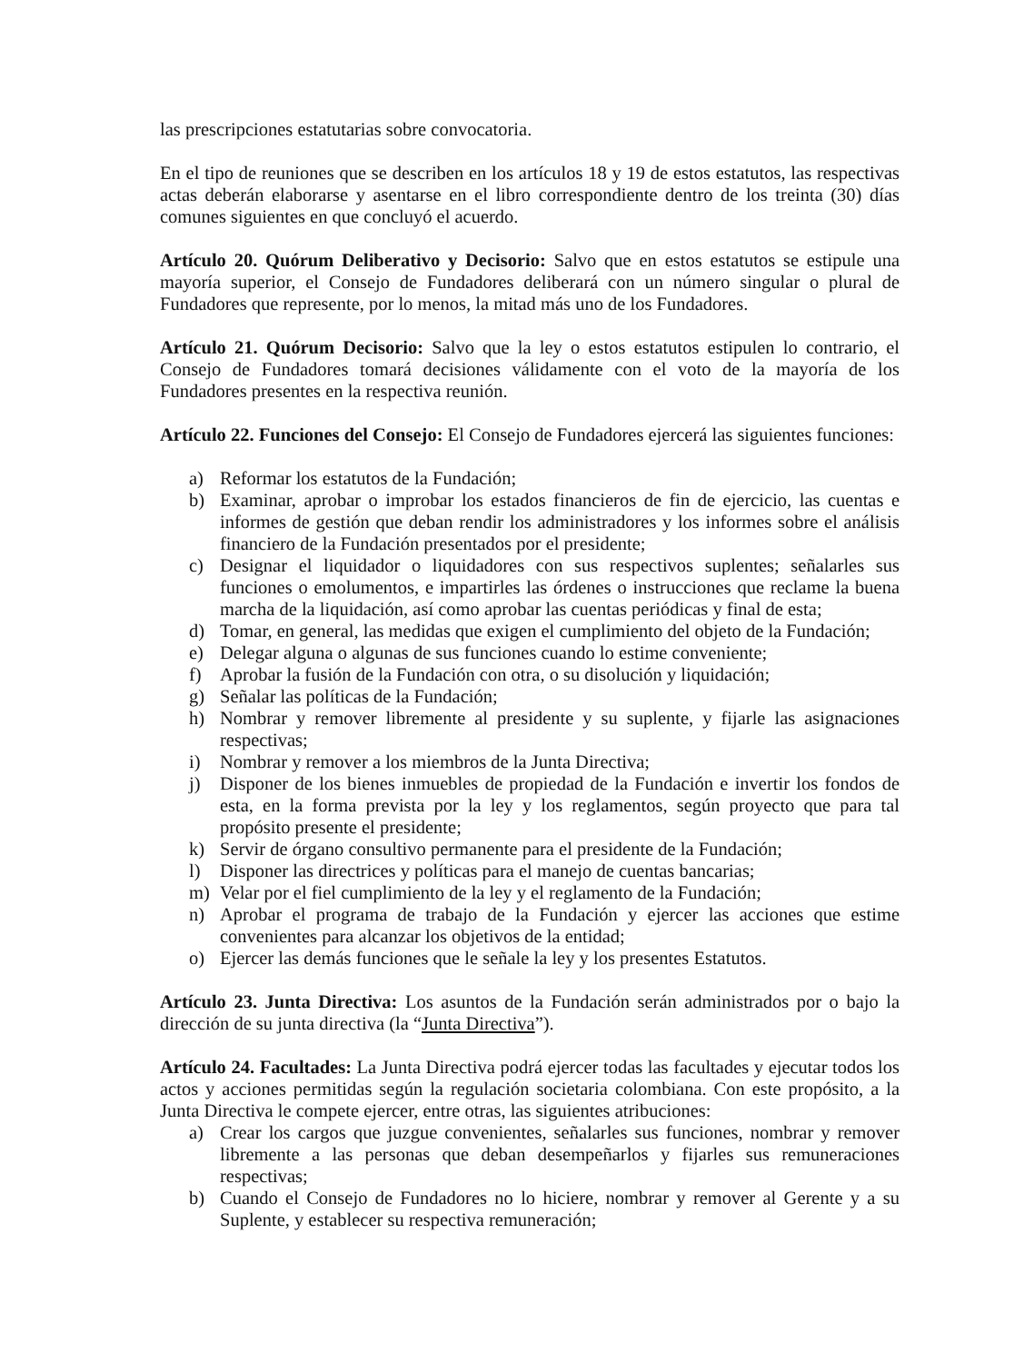las prescripciones estatutarias sobre convocatoria.
En el tipo de reuniones que se describen en los artículos 18 y 19 de estos estatutos, las respectivas actas deberán elaborarse y asentarse en el libro correspondiente dentro de los treinta (30) días comunes siguientes en que concluyó el acuerdo.
Artículo 20. Quórum Deliberativo y Decisorio: Salvo que en estos estatutos se estipule una mayoría superior, el Consejo de Fundadores deliberará con un número singular o plural de Fundadores que represente, por lo menos, la mitad más uno de los Fundadores.
Artículo 21. Quórum Decisorio: Salvo que la ley o estos estatutos estipulen lo contrario, el Consejo de Fundadores tomará decisiones válidamente con el voto de la mayoría de los Fundadores presentes en la respectiva reunión.
Artículo 22. Funciones del Consejo: El Consejo de Fundadores ejercerá las siguientes funciones:
a) Reformar los estatutos de la Fundación;
b) Examinar, aprobar o improbar los estados financieros de fin de ejercicio, las cuentas e informes de gestión que deban rendir los administradores y los informes sobre el análisis financiero de la Fundación presentados por el presidente;
c) Designar el liquidador o liquidadores con sus respectivos suplentes; señalarles sus funciones o emolumentos, e impartirles las órdenes o instrucciones que reclame la buena marcha de la liquidación, así como aprobar las cuentas periódicas y final de esta;
d) Tomar, en general, las medidas que exigen el cumplimiento del objeto de la Fundación;
e) Delegar alguna o algunas de sus funciones cuando lo estime conveniente;
f) Aprobar la fusión de la Fundación con otra, o su disolución y liquidación;
g) Señalar las políticas de la Fundación;
h) Nombrar y remover libremente al presidente y su suplente, y fijarle las asignaciones respectivas;
i) Nombrar y remover a los miembros de la Junta Directiva;
j) Disponer de los bienes inmuebles de propiedad de la Fundación e invertir los fondos de esta, en la forma prevista por la ley y los reglamentos, según proyecto que para tal propósito presente el presidente;
k) Servir de órgano consultivo permanente para el presidente de la Fundación;
l) Disponer las directrices y políticas para el manejo de cuentas bancarias;
m) Velar por el fiel cumplimiento de la ley y el reglamento de la Fundación;
n) Aprobar el programa de trabajo de la Fundación y ejercer las acciones que estime convenientes para alcanzar los objetivos de la entidad;
o) Ejercer las demás funciones que le señale la ley y los presentes Estatutos.
Artículo 23. Junta Directiva: Los asuntos de la Fundación serán administrados por o bajo la dirección de su junta directiva (la “Junta Directiva”).
Artículo 24. Facultades: La Junta Directiva podrá ejercer todas las facultades y ejecutar todos los actos y acciones permitidas según la regulación societaria colombiana. Con este propósito, a la Junta Directiva le compete ejercer, entre otras, las siguientes atribuciones:
a) Crear los cargos que juzgue convenientes, señalarles sus funciones, nombrar y remover libremente a las personas que deban desempeñarlos y fijarles sus remuneraciones respectivas;
b) Cuando el Consejo de Fundadores no lo hiciere, nombrar y remover al Gerente y a su Suplente, y establecer su respectiva remuneración;